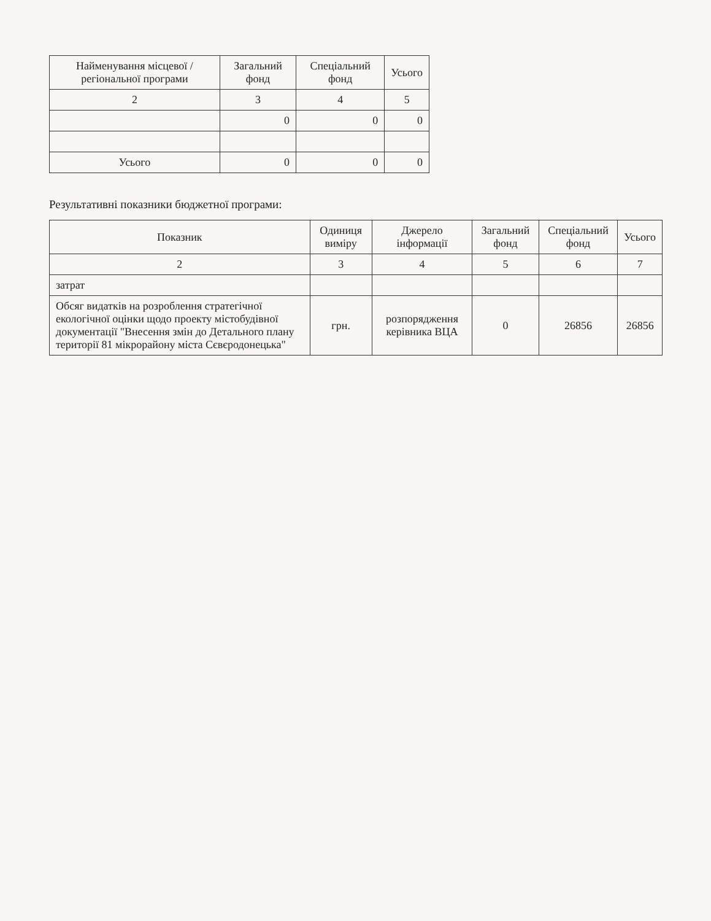| Найменування місцевої / регіональної програми | Загальний фонд | Спеціальний фонд | Усього |
| --- | --- | --- | --- |
| 2 | 3 | 4 | 5 |
| | 0 | 0 | 0 |
| Усього | 0 | 0 | 0 |
Результативні показники бюджетної програми:
| Показник | Одиниця виміру | Джерело інформації | Загальний фонд | Спеціальний фонд | Усього |
| --- | --- | --- | --- | --- | --- |
| 2 | 3 | 4 | 5 | 6 | 7 |
| затрат | | | | | |
| Обсяг видатків на розроблення стратегічної екологічної оцінки щодо проекту містобудівної документації "Внесення змін до Детального плану території 81 мікрорайону міста Сєвєродонецька" | грн. | розпорядження керівника ВЦА | 0 | 26856 | 26856 |